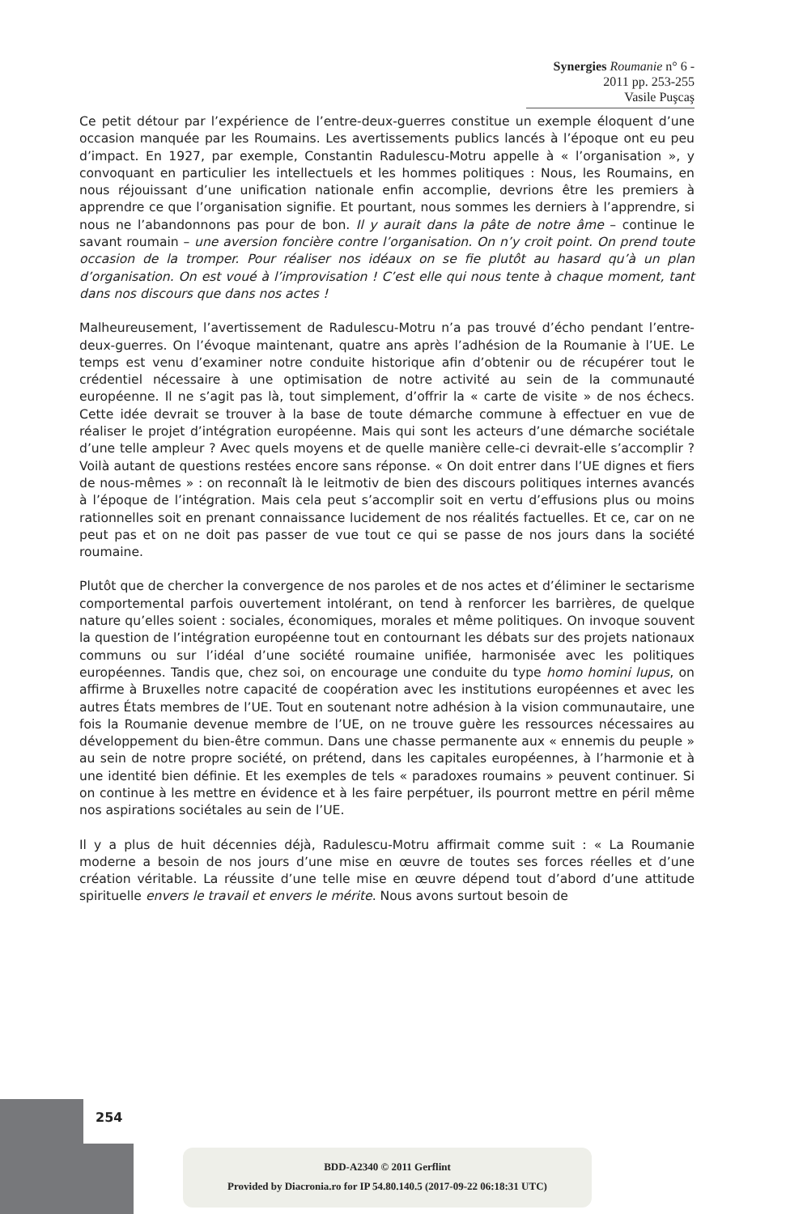Synergies Roumanie n° 6 - 2011 pp. 253-255
Vasile Puşcaş
Ce petit détour par l’expérience de l’entre-deux-guerres constitue un exemple éloquent d’une occasion manquée par les Roumains. Les avertissements publics lancés à l’époque ont eu peu d’impact. En 1927, par exemple, Constantin Radulescu-Motru appelle à « l’organisation », y convoquant en particulier les intellectuels et les hommes politiques : Nous, les Roumains, en nous réjouissant d’une unification nationale enfin accomplie, devrions être les premiers à apprendre ce que l’organisation signifie. Et pourtant, nous sommes les derniers à l’apprendre, si nous ne l’abandonnons pas pour de bon. Il y aurait dans la pâte de notre âme – continue le savant roumain – une aversion foncière contre l’organisation. On n’y croit point. On prend toute occasion de la tromper. Pour réaliser nos idéaux on se fie plutôt au hasard qu’à un plan d’organisation. On est voué à l’improvisation ! C’est elle qui nous tente à chaque moment, tant dans nos discours que dans nos actes !
Malheureusement, l’avertissement de Radulescu-Motru n’a pas trouvé d’écho pendant l’entre-deux-guerres. On l’évoque maintenant, quatre ans après l’adhésion de la Roumanie à l’UE. Le temps est venu d’examiner notre conduite historique afin d’obtenir ou de récupérer tout le crédentiel nécessaire à une optimisation de notre activité au sein de la communauté européenne. Il ne s’agit pas là, tout simplement, d’offrir la « carte de visite » de nos échecs. Cette idée devrait se trouver à la base de toute démarche commune à effectuer en vue de réaliser le projet d’intégration européenne. Mais qui sont les acteurs d’une démarche sociétale d’une telle ampleur ? Avec quels moyens et de quelle manière celle-ci devrait-elle s’accomplir ? Voilà autant de questions restées encore sans réponse. « On doit entrer dans l’UE dignes et fiers de nous-mêmes » : on reconnaît là le leitmotiv de bien des discours politiques internes avancés à l’époque de l’intégration. Mais cela peut s’accomplir soit en vertu d’effusions plus ou moins rationnelles soit en prenant connaissance lucidement de nos réalités factuelles. Et ce, car on ne peut pas et on ne doit pas passer de vue tout ce qui se passe de nos jours dans la société roumaine.
Plutôt que de chercher la convergence de nos paroles et de nos actes et d’éliminer le sectarisme comportemental parfois ouvertement intolérant, on tend à renforcer les barrières, de quelque nature qu’elles soient : sociales, économiques, morales et même politiques. On invoque souvent la question de l’intégration européenne tout en contournant les débats sur des projets nationaux communs ou sur l’idéal d’une société roumaine unifiée, harmonisée avec les politiques européennes. Tandis que, chez soi, on encourage une conduite du type homo homini lupus, on affirme à Bruxelles notre capacité de coopération avec les institutions européennes et avec les autres États membres de l’UE. Tout en soutenant notre adhésion à la vision communautaire, une fois la Roumanie devenue membre de l’UE, on ne trouve guère les ressources nécessaires au développement du bien-être commun. Dans une chasse permanente aux « ennemis du peuple » au sein de notre propre société, on prétend, dans les capitales européennes, à l’harmonie et à une identité bien définie. Et les exemples de tels « paradoxes roumains » peuvent continuer. Si on continue à les mettre en évidence et à les faire perpétuer, ils pourront mettre en péril même nos aspirations sociétales au sein de l’UE.
Il y a plus de huit décennies déjà, Radulescu-Motru affirmait comme suit : « La Roumanie moderne a besoin de nos jours d’une mise en œuvre de toutes ses forces réelles et d’une création véritable. La réussite d’une telle mise en œuvre dépend tout d’abord d’une attitude spirituelle envers le travail et envers le mérite. Nous avons surtout besoin de
254
BDD-A2340 © 2011 Gerflint
Provided by Diacronia.ro for IP 54.80.140.5 (2017-09-22 06:18:31 UTC)